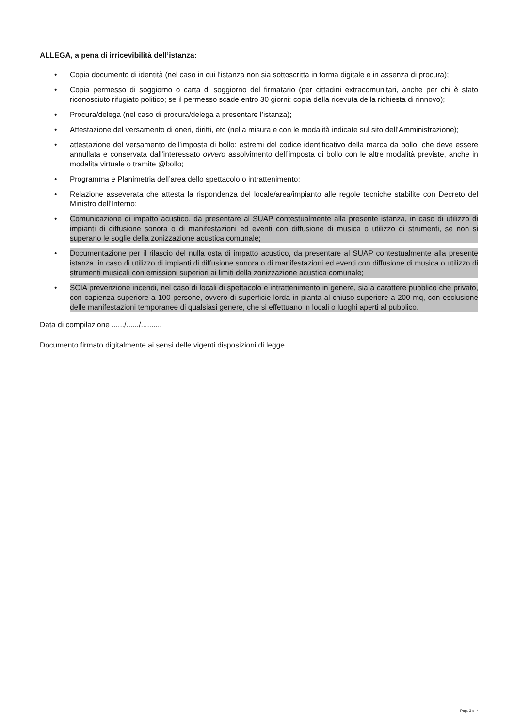ALLEGA, a pena di irricevibilità dell’istanza:
• Copia documento di identità (nel caso in cui l’istanza non sia sottoscritta in forma digitale e in assenza di procura);
• Copia permesso di soggiorno o carta di soggiorno del firmatario (per cittadini extracomunitari, anche per chi è stato riconosciuto rifugiato politico; se il permesso scade entro 30 giorni: copia della ricevuta della richiesta di rinnovo);
• Procura/delega (nel caso di procura/delega a presentare l’istanza);
• Attestazione del versamento di oneri, diritti, etc (nella misura e con le modalità indicate sul sito dell’Amministrazione);
• attestazione del versamento dell’imposta di bollo: estremi del codice identificativo della marca da bollo, che deve essere annullata e conservata dall’interessato ovvero assolvimento dell’imposta di bollo con le altre modalità previste, anche in modalità virtuale o tramite @bollo;
• Programma e Planimetria dell’area dello spettacolo o intrattenimento;
• Relazione asseverata che attesta la rispondenza del locale/area/impianto alle regole tecniche stabilite con Decreto del Ministro dell'Interno;
• Comunicazione di impatto acustico, da presentare al SUAP contestualmente alla presente istanza, in caso di utilizzo di impianti di diffusione sonora o di manifestazioni ed eventi con diffusione di musica o utilizzo di strumenti, se non si superano le soglie della zonizzazione acustica comunale;
• Documentazione per il rilascio del nulla osta di impatto acustico, da presentare al SUAP contestualmente alla presente istanza, in caso di utilizzo di impianti di diffusione sonora o di manifestazioni ed eventi con diffusione di musica o utilizzo di strumenti musicali con emissioni superiori ai limiti della zonizzazione acustica comunale;
• SCIA prevenzione incendi, nel caso di locali di spettacolo e intrattenimento in genere, sia a carattere pubblico che privato, con capienza superiore a 100 persone, ovvero di superficie lorda in pianta al chiuso superiore a 200 mq, con esclusione delle manifestazioni temporanee di qualsiasi genere, che si effettuano in locali o luoghi aperti al pubblico.
Data di compilazione ....../....../..........
Documento firmato digitalmente ai sensi delle vigenti disposizioni di legge.
Pag. 3 di 4